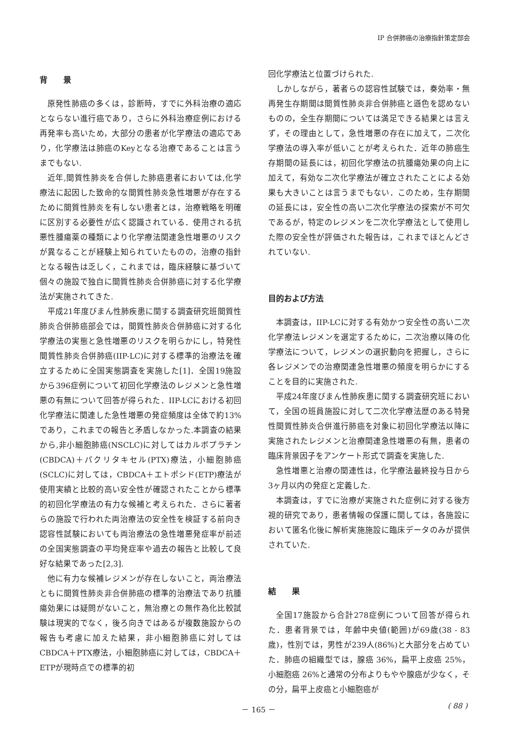IP 合併肺癌の治療指針策定部会
背　　景
原発性肺癌の多くは，診断時，すでに外科治療の適応とならない進行癌であり，さらに外科治療症例における再発率も高いため，大部分の患者が化学療法の適応であり，化学療法は肺癌のKeyとなる治療であることは言うまでもない.
近年,間質性肺炎を合併した肺癌患者においては,化学療法に起因した致命的な間質性肺炎急性増悪が存在するために間質性肺炎を有しない患者とは，治療戦略を明確に区別する必要性が広く認識されている．使用される抗悪性腫瘍薬の種類により化学療法関連急性増悪のリスクが異なることが経験上知られていたものの，治療の指針となる報告は乏しく，これまでは，臨床経験に基づいて個々の施設で独自に間質性肺炎合併肺癌に対する化学療法が実施されてきた.
平成21年度びまん性肺疾患に関する調査研究班間質性肺炎合併肺癌部会では，間質性肺炎合併肺癌に対する化学療法の実態と急性増悪のリスクを明らかにし，特発性間質性肺炎合併肺癌(IIP-LC)に対する標準的治療法を確立するために全国実態調査を実施した[1]．全国19施設から396症例について初回化学療法のレジメンと急性増悪の有無について回答が得られた．IIP-LCにおける初回化学療法に関連した急性増悪の発症頻度は全体で約13%であり，これまでの報告と矛盾しなかった.本調査の結果から,非小細胞肺癌(NSCLC)に対してはカルボプラチン(CBDCA)＋パクリタキセル(PTX)療法，小細胞肺癌(SCLC)に対しては，CBDCA＋エトポシド(ETP)療法が使用実績と比較的高い安全性が確認されたことから標準的初回化学療法の有力な候補と考えられた．さらに著者らの施設で行われた両治療法の安全性を検証する前向き認容性試験においても両治療法の急性増悪発症率が前述の全国実態調査の平均発症率や過去の報告と比較して良好な結果であった[2,3].
他に有力な候補レジメンが存在しないこと，両治療法ともに間質性肺炎非合併肺癌の標準的治療法であり抗腫瘍効果には疑問がないこと，無治療との無作為化比較試験は現実的でなく，後ろ向きではあるが複数施設からの報告も考慮に加えた結果，非小細胞肺癌に対してはCBDCA＋PTX療法，小細胞肺癌に対しては，CBDCA＋ETPが現時点での標準的初
回化学療法と位置づけられた.
しかしながら，著者らの認容性試験では，奏効率・無再発生存期間は間質性肺炎非合併肺癌と遜色を認めないものの，全生存期間については満足できる結果とは言えず，その理由として，急性増悪の存在に加えて，二次化学療法の導入率が低いことが考えられた．近年の肺癌生存期間の延長には，初回化学療法の抗腫瘍効果の向上に加えて，有効な二次化学療法が確立されたことによる効果も大きいことは言うまでもない．このため，生存期間の延長には，安全性の高い二次化学療法の探索が不可欠であるが，特定のレジメンを二次化学療法として使用した際の安全性が評価された報告は，これまでほとんどされていない.
目的および方法
本調査は，IIP-LCに対する有効かつ安全性の高い二次化学療法レジメンを選定するために，二次治療以降の化学療法について，レジメンの選択動向を把握し，さらに各レジメンでの治療関連急性増悪の頻度を明らかにすることを目的に実施された.
平成24年度びまん性肺疾患に関する調査研究班において，全国の班員施設に対して二次化学療法歴のある特発性間質性肺炎合併進行肺癌を対象に初回化学療法以降に実施されたレジメンと治療関連急性増悪の有無，患者の臨床背景因子をアンケート形式で調査を実施した.
急性増悪と治療の関連性は，化学療法最終投与日から3ヶ月以内の発症と定義した.
本調査は，すでに治療が実施された症例に対する後方視的研究であり，患者情報の保護に関しては，各施設において匿名化後に解析実施施設に臨床データのみが提供されていた.
結　　果
全国17施設から合計278症例について回答が得られた．患者背景では，年齢中央値(範囲)が69歳(38 - 83歳)，性別では，男性が239人(86%)と大部分を占めていた．肺癌の組織型では，腺癌 36%，扁平上皮癌 25%，小細胞癌 26%と通常の分布よりもやや腺癌が少なく，その分，扁平上皮癌と小細胞癌が
－ 165 －
( 88 )